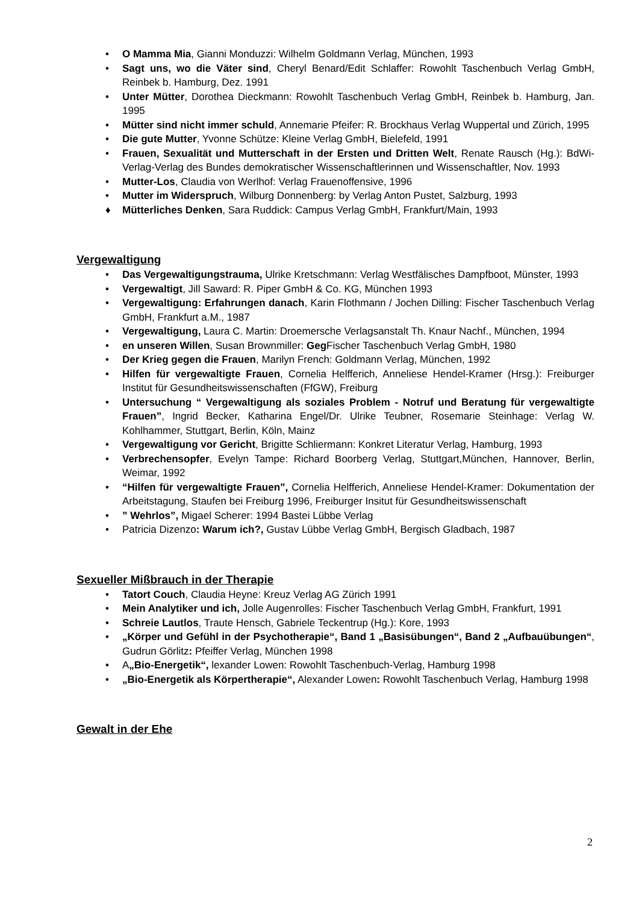• O Mamma Mia, Gianni Monduzzi: Wilhelm Goldmann Verlag, München, 1993
• Sagt uns, wo die Väter sind, Cheryl Benard/Edit Schlaffer: Rowohlt Taschenbuch Verlag GmbH, Reinbek b. Hamburg, Dez. 1991
• Unter Mütter, Dorothea Dieckmann: Rowohlt Taschenbuch Verlag GmbH, Reinbek b. Hamburg, Jan. 1995
• Mütter sind nicht immer schuld, Annemarie Pfeifer: R. Brockhaus Verlag Wuppertal und Zürich, 1995
• Die gute Mutter, Yvonne Schütze: Kleine Verlag GmbH, Bielefeld, 1991
• Frauen, Sexualität und Mutterschaft in der Ersten und Dritten Welt, Renate Rausch (Hg.): BdWi-Verlag-Verlag des Bundes demokratischer Wissenschaftlerinnen und Wissenschaftler, Nov. 1993
• Mutter-Los, Claudia von Werlhof: Verlag Frauenoffensive, 1996
• Mutter im Widerspruch, Wilburg Donnenberg: by Verlag Anton Pustet, Salzburg, 1993
♦ Mütterliches Denken, Sara Ruddick: Campus Verlag GmbH, Frankfurt/Main, 1993
Vergewaltigung
• Das Vergewaltigungstrauma, Ulrike Kretschmann: Verlag Westfälisches Dampfboot, Münster, 1993
• Vergewaltigt, Jill Saward: R. Piper GmbH & Co. KG, München 1993
• Vergewaltigung: Erfahrungen danach, Karin Flothmann / Jochen Dilling: Fischer Taschenbuch Verlag GmbH, Frankfurt a.M., 1987
• Vergewaltigung, Laura C. Martin: Droemersche Verlagsanstalt Th. Knaur Nachf., München, 1994
• en unseren Willen, Susan Brownmiller: Geg Fischer Taschenbuch Verlag GmbH, 1980
• Der Krieg gegen die Frauen, Marilyn French: Goldmann Verlag, München, 1992
• Hilfen für vergewaltigte Frauen, Cornelia Helfferich, Anneliese Hendel-Kramer (Hrsg.): Freiburger Institut für Gesundheitswissenschaften (FfGW), Freiburg
• Untersuchung “ Vergewaltigung als soziales Problem - Notruf und Beratung für vergewaltigte Frauen”, Ingrid Becker, Katharina Engel/Dr. Ulrike Teubner, Rosemarie Steinhage: Verlag W. Kohlhammer, Stuttgart, Berlin, Köln, Mainz
• Vergewaltigung vor Gericht, Brigitte Schliermann: Konkret Literatur Verlag, Hamburg, 1993
• Verbrechensopfer, Evelyn Tampe: Richard Boorberg Verlag, Stuttgart,München, Hannover, Berlin, Weimar, 1992
• “Hilfen für vergewaltigte Frauen”, Cornelia Helfferich, Anneliese Hendel-Kramer: Dokumentation der Arbeitstagung, Staufen bei Freiburg 1996, Freiburger Insitut für Gesundheitswissenschaft
• ” Wehrlos”, Migael Scherer: 1994 Bastei Lübbe Verlag
• Patricia Dizenzo: Warum ich?, Gustav Lübbe Verlag GmbH, Bergisch Gladbach, 1987
Sexueller Mißbrauch in der Therapie
• Tatort Couch, Claudia Heyne: Kreuz Verlag AG Zürich 1991
• Mein Analytiker und ich, Jolle Augenrolles: Fischer Taschenbuch Verlag GmbH, Frankfurt, 1991
• Schreie Lautlos, Traute Hensch, Gabriele Teckentrup (Hg.): Kore, 1993
• „Körper und Gefühl in der Psychotherapie“, Band 1 „Basisübungen“, Band 2 „Aufbauübungen“, Gudrun Görlitz: Pfeiffer Verlag, München 1998
• A„Bio-Energetik“, lexander Lowen: Rowohlt Taschenbuch-Verlag, Hamburg 1998
• „Bio-Energetik als Körpertherapie“, Alexander Lowen: Rowohlt Taschenbuch Verlag, Hamburg 1998
Gewalt in der Ehe
2